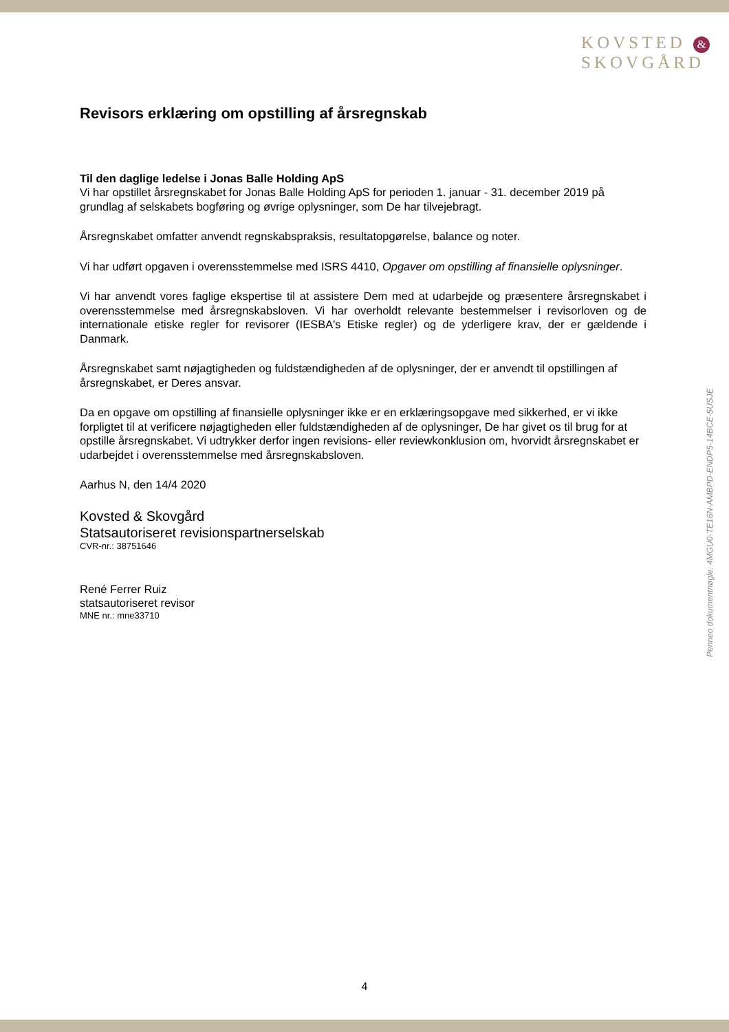KOVSTED &
SKOVGÅRD
Revisors erklæring om opstilling af årsregnskab
Til den daglige ledelse i Jonas Balle Holding ApS
Vi har opstillet årsregnskabet for Jonas Balle Holding ApS for perioden 1. januar - 31. december 2019 på grundlag af selskabets bogføring og øvrige oplysninger, som De har tilvejebragt.
Årsregnskabet omfatter anvendt regnskabspraksis, resultatopgørelse, balance og noter.
Vi har udført opgaven i overensstemmelse med ISRS 4410, Opgaver om opstilling af finansielle oplysninger.
Vi har anvendt vores faglige ekspertise til at assistere Dem med at udarbejde og præsentere årsregnskabet i overensstemmelse med årsregnskabsloven. Vi har overholdt relevante bestemmelser i revisorloven og de internationale etiske regler for revisorer (IESBA's Etiske regler) og de yderligere krav, der er gældende i Danmark.
Årsregnskabet samt nøjagtigheden og fuldstændigheden af de oplysninger, der er anvendt til opstillingen af årsregnskabet, er Deres ansvar.
Da en opgave om opstilling af finansielle oplysninger ikke er en erklæringsopgave med sikkerhed, er vi ikke forpligtet til at verificere nøjagtigheden eller fuldstændigheden af de oplysninger, De har givet os til brug for at opstille årsregnskabet. Vi udtrykker derfor ingen revisions- eller reviewkonklusion om, hvorvidt årsregnskabet er udarbejdet i overensstemmelse med årsregnskabsloven.
Aarhus N, den 14/4 2020
Kovsted & Skovgård
Statsautoriseret revisionspartnerselskab
CVR-nr.: 38751646
René Ferrer Ruiz
statsautoriseret revisor
MNE nr.: mne33710
Penneo dokumentnøgle: 4MGU0-TE16N-AMBPD-ENDP5-14BCE-5USJE
4